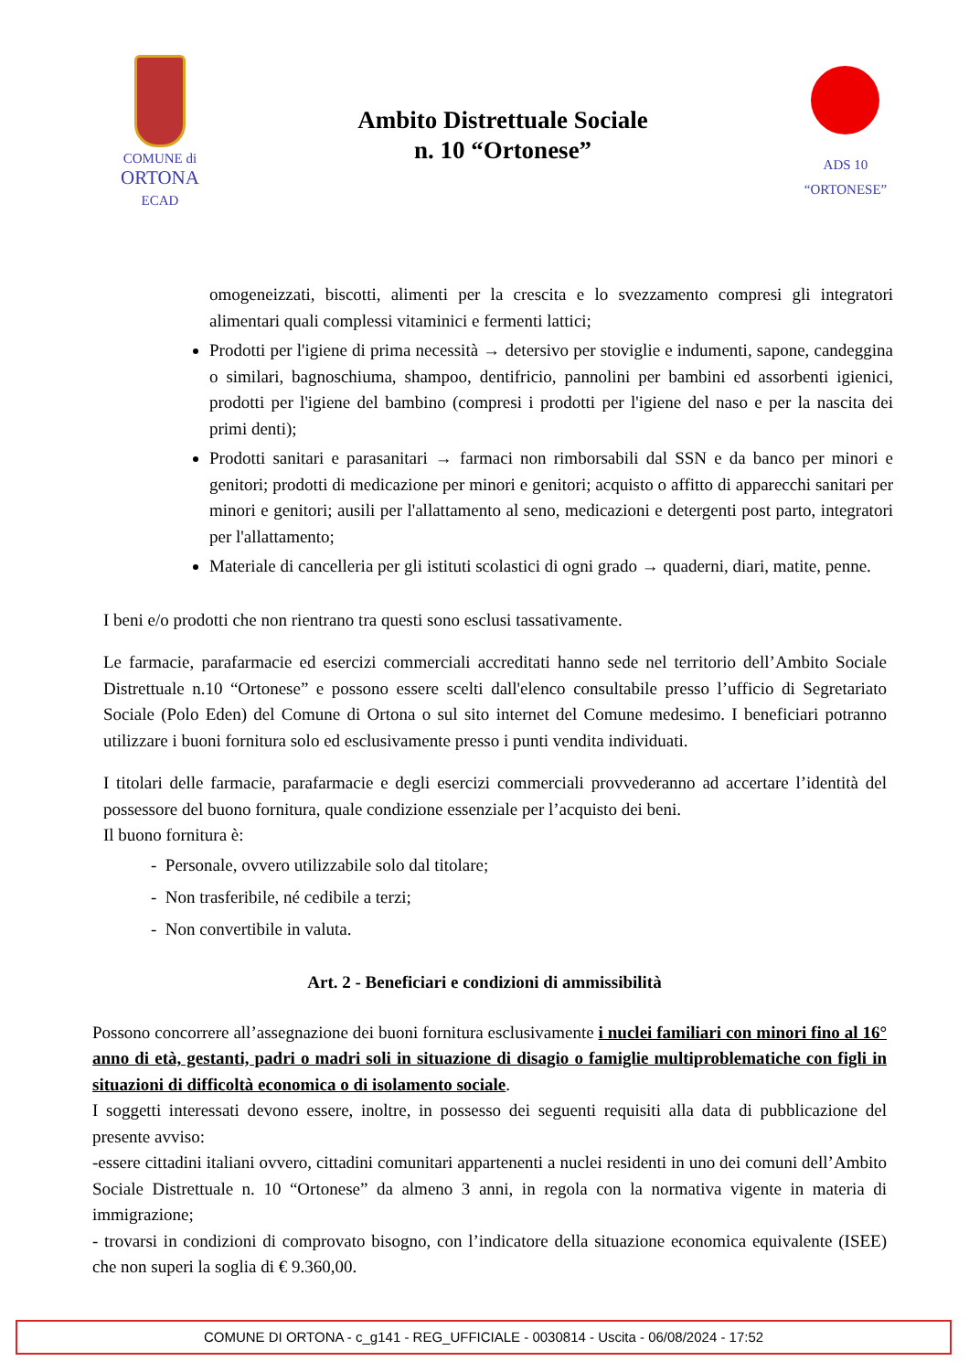COMUNE di
ORTONA
ECAD
Ambito Distrettuale Sociale
n. 10 “Ortonese”
ADS 10
“ORTONESE”
omogeneizzati, biscotti, alimenti per la crescita e lo svezzamento compresi gli integratori alimentari quali complessi vitaminici e fermenti lattici;
Prodotti per l'igiene di prima necessità → detersivo per stoviglie e indumenti, sapone, candeggina o similari, bagnoschiuma, shampoo, dentifricio, pannolini per bambini ed assorbenti igienici, prodotti per l'igiene del bambino (compresi i prodotti per l'igiene del naso e per la nascita dei primi denti);
Prodotti sanitari e parasanitari → farmaci non rimborsabili dal SSN e da banco per minori e genitori; prodotti di medicazione per minori e genitori; acquisto o affitto di apparecchi sanitari per minori e genitori; ausili per l'allattamento al seno, medicazioni e detergenti post parto, integratori per l'allattamento;
Materiale di cancelleria per gli istituti scolastici di ogni grado → quaderni, diari, matite, penne.
I beni e/o prodotti che non rientrano tra questi sono esclusi tassativamente.
Le farmacie, parafarmacie ed esercizi commerciali accreditati hanno sede nel territorio dell’Ambito Sociale Distrettuale n.10 “Ortonese” e possono essere scelti dall'elenco consultabile presso l’ufficio di Segretariato Sociale (Polo Eden) del Comune di Ortona o sul sito internet del Comune medesimo. I beneficiari potranno utilizzare i buoni fornitura solo ed esclusivamente presso i punti vendita individuati.
I titolari delle farmacie, parafarmacie e degli esercizi commerciali provvederanno ad accertare l’identità del possessore del buono fornitura, quale condizione essenziale per l’acquisto dei beni.
Il buono fornitura è:
- Personale, ovvero utilizzabile solo dal titolare;
- Non trasferibile, né cedibile a terzi;
- Non convertibile in valuta.
Art. 2 - Beneficiari e condizioni di ammissibilità
Possono concorrere all’assegnazione dei buoni fornitura esclusivamente i nuclei familiari con minori fino al 16° anno di età, gestanti, padri o madri soli in situazione di disagio o famiglie multiproblematiche con figli in situazioni di difficoltà economica o di isolamento sociale.
I soggetti interessati devono essere, inoltre, in possesso dei seguenti requisiti alla data di pubblicazione del presente avviso:
-essere cittadini italiani ovvero, cittadini comunitari appartenenti a nuclei residenti in uno dei comuni dell’Ambito Sociale Distrettuale n. 10 “Ortonese” da almeno 3 anni, in regola con la normativa vigente in materia di immigrazione;
- trovarsi in condizioni di comprovato bisogno, con l’indicatore della situazione economica equivalente (ISEE) che non superi la soglia di € 9.360,00.
COMUNE DI ORTONA - c_g141 - REG_UFFICIALE - 0030814 - Uscita - 06/08/2024 - 17:52